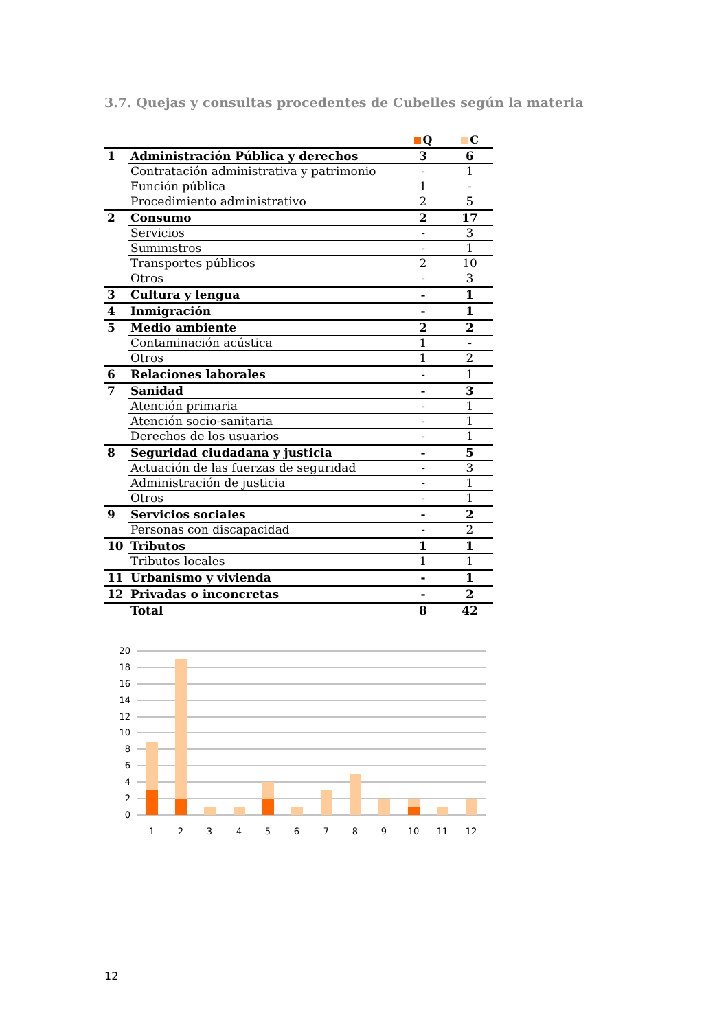3.7. Quejas y consultas procedentes de Cubelles según la materia
| | | Q | C |
| --- | --- | --- | --- |
| 1 | Administración Pública y derechos | 3 | 6 |
| | Contratación administrativa y patrimonio | - | 1 |
| | Función pública | 1 | - |
| | Procedimiento administrativo | 2 | 5 |
| 2 | Consumo | 2 | 17 |
| | Servicios | - | 3 |
| | Suministros | - | 1 |
| | Transportes públicos | 2 | 10 |
| | Otros | - | 3 |
| 3 | Cultura y lengua | - | 1 |
| 4 | Inmigración | - | 1 |
| 5 | Medio ambiente | 2 | 2 |
| | Contaminación acústica | 1 | - |
| | Otros | 1 | 2 |
| 6 | Relaciones laborales | - | 1 |
| 7 | Sanidad | - | 3 |
| | Atención primaria | - | 1 |
| | Atención socio-sanitaria | - | 1 |
| | Derechos de los usuarios | - | 1 |
| 8 | Seguridad ciudadana y justicia | - | 5 |
| | Actuación de las fuerzas de seguridad | - | 3 |
| | Administración de justicia | - | 1 |
| | Otros | - | 1 |
| 9 | Servicios sociales | - | 2 |
| | Personas con discapacidad | - | 2 |
| 10 | Tributos | 1 | 1 |
| | Tributos locales | 1 | 1 |
| 11 | Urbanismo y vivienda | - | 1 |
| 12 | Privadas o inconcretas | - | 2 |
| | Total | 8 | 42 |
20
18
16
14
12
10
8
6
4
2
0
1
2
3
4
5
6
7
8
9
10
11
12
12